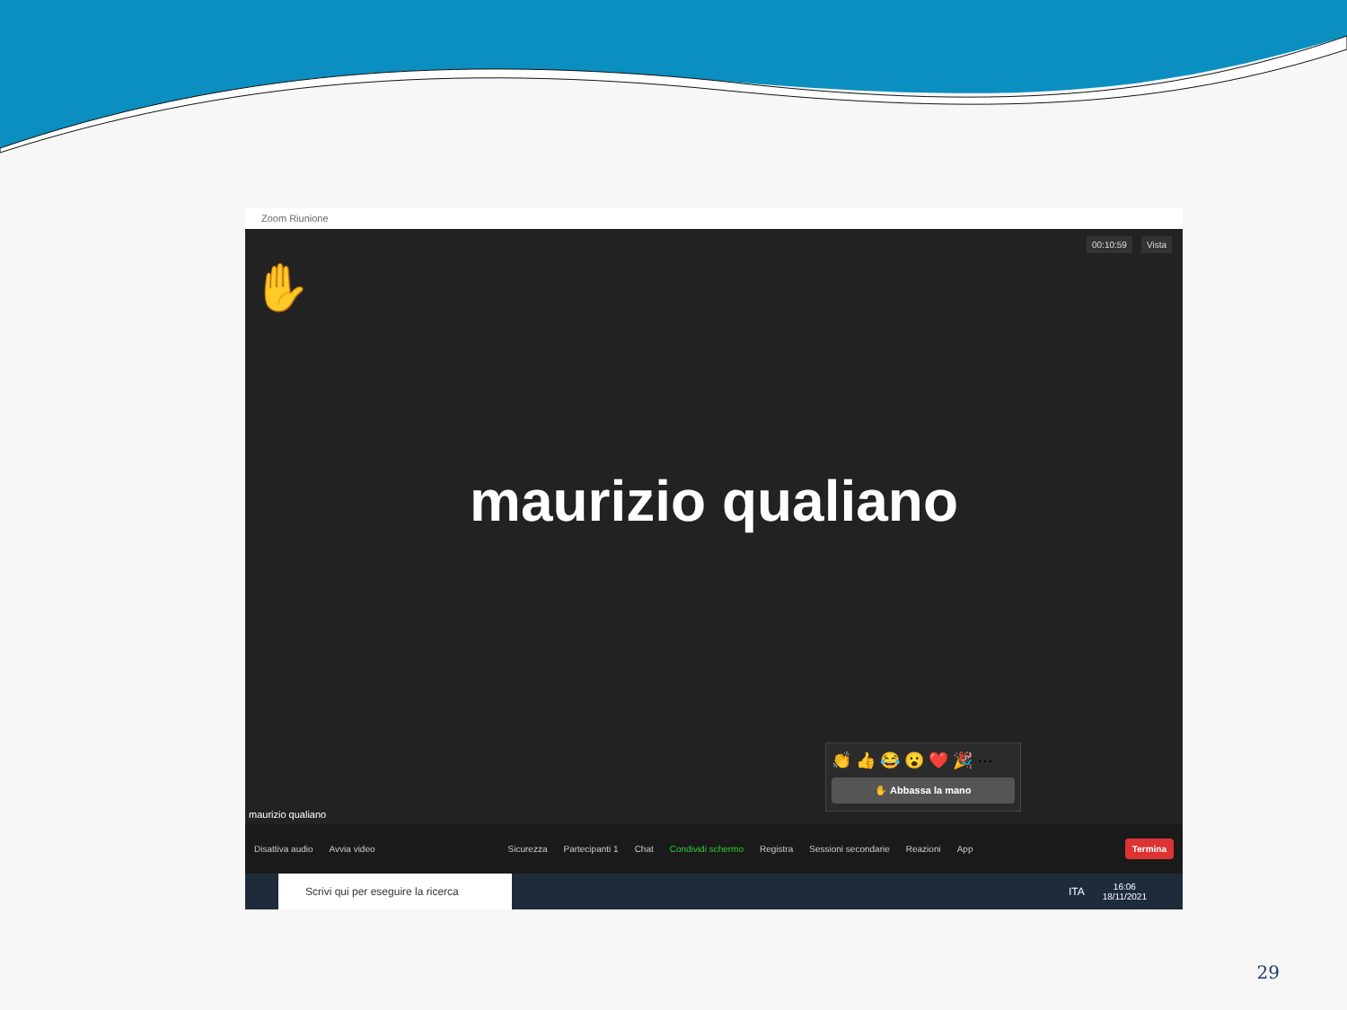Zoom Riunione
00:10:59 Vista
✋
maurizio qualiano
👏 👍 😂 😮 ❤️ 🎉 ⋯
✋ Abbassa la mano
maurizio qualiano
Disattiva audio Avvia video Sicurezza Partecipanti 1 Chat Condividi schermo Registra Sessioni secondarie Reazioni App Termina
Scrivi qui per eseguire la ricerca
ITA
16:06
18/11/2021
29